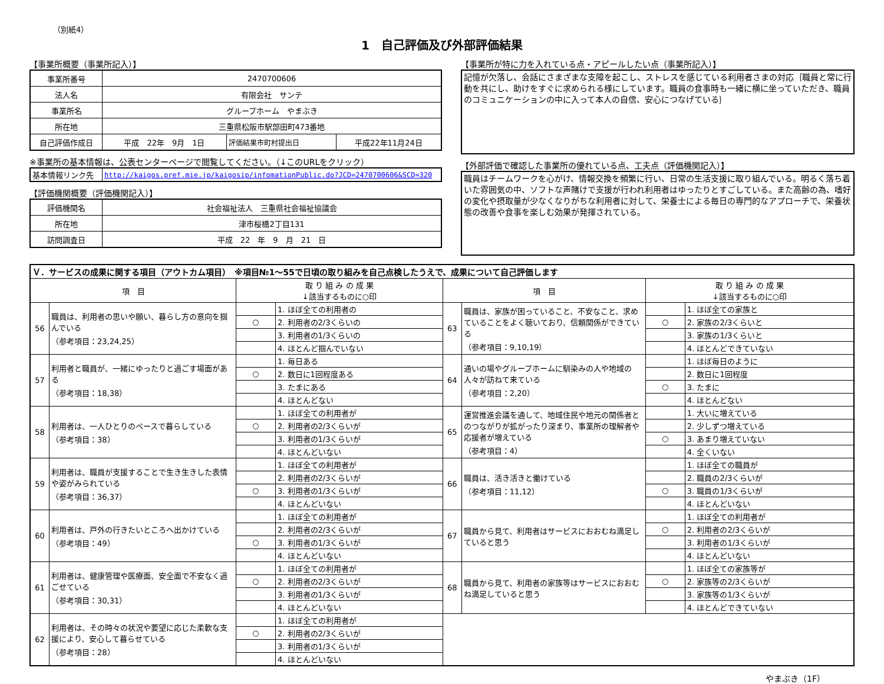（別紙4）
1　自己評価及び外部評価結果
【事業所概要（事業所記入）】
| 事業所番号 | 2470700606 | | |
| 法人名 | 有限会社 サンテ | | |
| 事業所名 | グループホーム やまぶき | | |
| 所在地 | 三重県松阪市駅部田町473番地 | | |
| 自己評価作成日 | 平成 22年 9月 1日 | 評価結果市町村提出日 | 平成22年11月24日 |
※事業所の基本情報は、公表センターページで閲覧してください。（↓このURLをクリック）
| 基本情報リンク先 | http://kaigos.pref.mie.jp/kaigosip/infomationPublic.do?JCD=2470700606&SCD=320 |
【評価機関概要（評価機関記入）】
| 評価機関名 | 社会福祉法人 三重県社会福祉協議会 |
| 所在地 | 津市桜橋2丁目131 |
| 訪問調査日 | 平成 22 年 9 月 21 日 |
【事業所が特に力を入れている点・アピールしたい点（事業所記入）】
記憶が欠落し、会話にさまざまな支障を起こし、ストレスを感じている利用者さまの対応｛職員と常に行動を共にし、助けをすぐに求められる様にしています。職員の食事時も一緒に横に坐っていただき、職員のコミュニケーションの中に入って本人の自信、安心につなげている｝
【外部評価で確認した事業所の優れている点、工夫点（評価機関記入）】
職員はチームワークを心がけ、情報交換を頻繁に行い、日常の生活支援に取り組んでいる。明るく落ち着いた雰囲気の中、ソフトな声賭けで支援が行われ利用者はゆったりとすごしている。また高齢の為、嗜好の変化や摂取量が少なくなりがちな利用者に対して、栄養士による毎日の専門的なアプローチで、栄養状態の改善や食事を楽しむ効果が発揮されている。
| Ｖ．サービスの成果に関する項目（アウトカム項目） ※項目№1～55で日頃の取り組みを自己点検したうえで、成果について自己評価します | | | | | | | |
| 項 目 | | 取 り 組 み の 成 果 ↓該当するものに○印 | | 項 目 | | 取 り 組 み の 成 果 ↓該当するものに○印 | |
| 56 | 職員は、利用者の思いや願い、暮らし方の意向を掴んでいる （参考項目：23,24,25） | | 1. ほぼ全ての利用者の | 63 | 職員は、家族が困っていること、不安なこと、求めていることをよく聴いており、信頼関係ができている （参考項目：9,10,19） | | 1. ほぼ全ての家族と |
| | | ○ | 2. 利用者の2/3くらいの | | | ○ | 2. 家族の2/3くらいと |
| | | | 3. 利用者の1/3くらいの | | | | 3. 家族の1/3くらいと |
| | | | 4. ほとんど掴んでいない | | | | 4. ほとんどできていない |
| 57 | 利用者と職員が、一緒にゆったりと過ごす場面がある （参考項目：18,38） | | 1. 毎日ある | 64 | 通いの場やグループホームに馴染みの人や地域の人々が訪ねて来ている （参考項目：2,20） | | 1. ほぼ毎日のように |
| | | ○ | 2. 数日に1回程度ある | | | | 2. 数日に1回程度 |
| | | | 3. たまにある | | | ○ | 3. たまに |
| | | | 4. ほとんどない | | | | 4. ほとんどない |
| 58 | 利用者は、一人ひとりのペースで暮らしている （参考項目：38） | | 1. ほぼ全ての利用者が | 65 | 運営推進会議を通して、地域住民や地元の関係者とのつながりが拡がったり深まり、事業所の理解者や応援者が増えている （参考項目：4） | | 1. 大いに増えている |
| | | ○ | 2. 利用者の2/3くらいが | | | | 2. 少しずつ増えている |
| | | | 3. 利用者の1/3くらいが | | | ○ | 3. あまり増えていない |
| | | | 4. ほとんどいない | | | | 4. 全くいない |
| 59 | 利用者は、職員が支援することで生き生きした表情や姿がみられている （参考項目：36,37） | | 1. ほぼ全ての利用者が | 66 | 職員は、活き活きと働けている （参考項目：11,12） | | 1. ほぼ全ての職員が |
| | | | 2. 利用者の2/3くらいが | | | | 2. 職員の2/3くらいが |
| | | ○ | 3. 利用者の1/3くらいが | | | ○ | 3. 職員の1/3くらいが |
| | | | 4. ほとんどいない | | | | 4. ほとんどいない |
| 60 | 利用者は、戸外の行きたいところへ出かけている （参考項目：49） | | 1. ほぼ全ての利用者が | 67 | 職員から見て、利用者はサービスにおおむね満足していると思う | | 1. ほぼ全ての利用者が |
| | | | 2. 利用者の2/3くらいが | | | ○ | 2. 利用者の2/3くらいが |
| | | ○ | 3. 利用者の1/3くらいが | | | | 3. 利用者の1/3くらいが |
| | | | 4. ほとんどいない | | | | 4. ほとんどいない |
| 61 | 利用者は、健康管理や医療面、安全面で不安なく過ごせている （参考項目：30,31） | | 1. ほぼ全ての利用者が | 68 | 職員から見て、利用者の家族等はサービスにおおむね満足していると思う | | 1. ほぼ全ての家族等が |
| | | ○ | 2. 利用者の2/3くらいが | | | ○ | 2. 家族等の2/3くらいが |
| | | | 3. 利用者の1/3くらいが | | | | 3. 家族等の1/3くらいが |
| | | | 4. ほとんどいない | | | | 4. ほとんどできていない |
| 62 | 利用者は、その時々の状況や要望に応じた柔軟な支援により、安心して暮らせている （参考項目：28） | | 1. ほぼ全ての利用者が | | | | |
| | | ○ | 2. 利用者の2/3くらいが | | | | |
| | | | 3. 利用者の1/3くらいが | | | | |
| | | | 4. ほとんどいない | | | | |
やまぶき（1F）